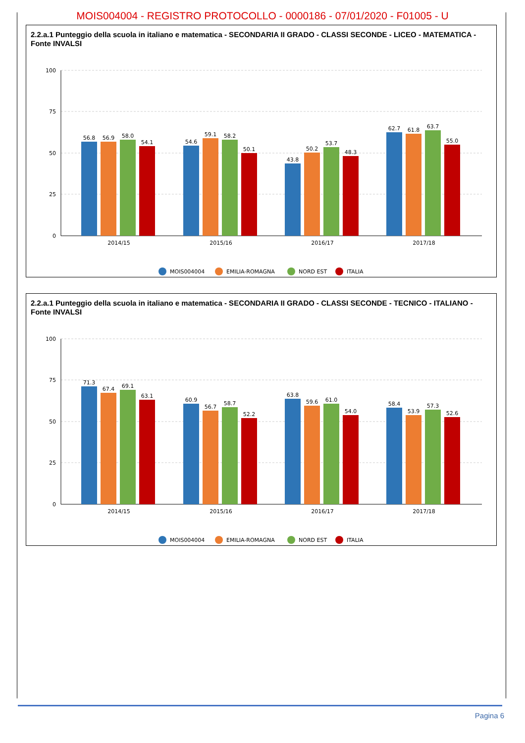MOIS004004 - REGISTRO PROTOCOLLO - 0000186 - 07/01/2020 - F01005 - U
2.2.a.1 Punteggio della scuola in italiano e matematica - SECONDARIA II GRADO - CLASSI SECONDE - LICEO - MATEMATICA - Fonte INVALSI
100
75
50
25
0
2014/15
2015/16
2016/17
2017/18
56.8
56.9
58.0
54.1
54.6
59.1
58.2
50.1
43.8
50.2
53.7
48.3
62.7
61.8
63.7
55.0
MOIS004004
EMILIA-ROMAGNA
NORD EST
ITALIA
2.2.a.1 Punteggio della scuola in italiano e matematica - SECONDARIA II GRADO - CLASSI SECONDE - TECNICO - ITALIANO - Fonte INVALSI
100
75
50
25
0
2014/15
2015/16
2016/17
2017/18
71.3
67.4
69.1
63.1
60.9
56.7
58.7
52.2
63.8
59.6
61.0
54.0
58.4
53.9
57.3
52.6
MOIS004004
EMILIA-ROMAGNA
NORD EST
ITALIA
Pagina 6